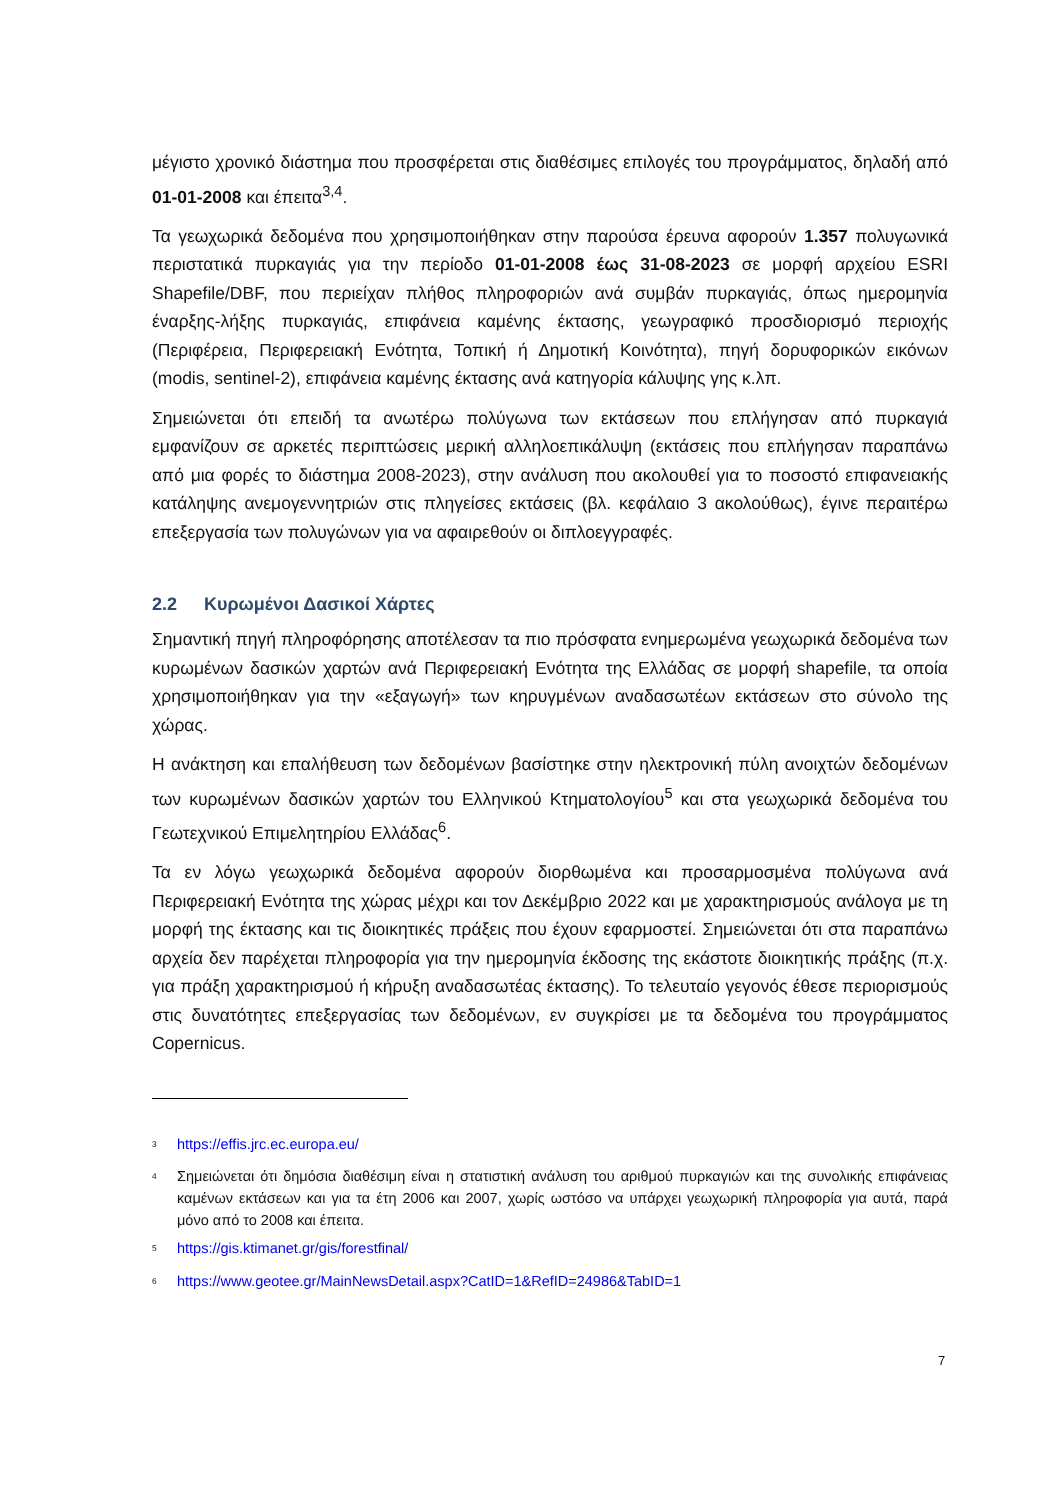μέγιστο χρονικό διάστημα που προσφέρεται στις διαθέσιμες επιλογές του προγράμματος, δηλαδή από 01-01-2008 και έπειτα<sup>3,4</sup>.
Τα γεωχωρικά δεδομένα που χρησιμοποιήθηκαν στην παρούσα έρευνα αφορούν 1.357 πολυγωνικά περιστατικά πυρκαγιάς για την περίοδο 01-01-2008 έως 31-08-2023 σε μορφή αρχείου ESRI Shapefile/DBF, που περιείχαν πλήθος πληροφοριών ανά συμβάν πυρκαγιάς, όπως ημερομηνία έναρξης-λήξης πυρκαγιάς, επιφάνεια καμένης έκτασης, γεωγραφικό προσδιορισμό περιοχής (Περιφέρεια, Περιφερειακή Ενότητα, Τοπική ή Δημοτική Κοινότητα), πηγή δορυφορικών εικόνων (modis, sentinel-2), επιφάνεια καμένης έκτασης ανά κατηγορία κάλυψης γης κ.λπ.
Σημειώνεται ότι επειδή τα ανωτέρω πολύγωνα των εκτάσεων που επλήγησαν από πυρκαγιά εμφανίζουν σε αρκετές περιπτώσεις μερική αλληλοεπικάλυψη (εκτάσεις που επλήγησαν παραπάνω από μια φορές το διάστημα 2008-2023), στην ανάλυση που ακολουθεί για το ποσοστό επιφανειακής κατάληψης ανεμογεννητριών στις πληγείσες εκτάσεις (βλ. κεφάλαιο 3 ακολούθως), έγινε περαιτέρω επεξεργασία των πολυγώνων για να αφαιρεθούν οι διπλοεγγραφές.
2.2 Κυρωμένοι Δασικοί Χάρτες
Σημαντική πηγή πληροφόρησης αποτέλεσαν τα πιο πρόσφατα ενημερωμένα γεωχωρικά δεδομένα των κυρωμένων δασικών χαρτών ανά Περιφερειακή Ενότητα της Ελλάδας σε μορφή shapefile, τα οποία χρησιμοποιήθηκαν για την «εξαγωγή» των κηρυγμένων αναδασωτέων εκτάσεων στο σύνολο της χώρας.
Η ανάκτηση και επαλήθευση των δεδομένων βασίστηκε στην ηλεκτρονική πύλη ανοιχτών δεδομένων των κυρωμένων δασικών χαρτών του Ελληνικού Κτηματολογίου<sup>5</sup> και στα γεωχωρικά δεδομένα του Γεωτεχνικού Επιμελητηρίου Ελλάδας<sup>6</sup>.
Τα εν λόγω γεωχωρικά δεδομένα αφορούν διορθωμένα και προσαρμοσμένα πολύγωνα ανά Περιφερειακή Ενότητα της χώρας μέχρι και τον Δεκέμβριο 2022 και με χαρακτηρισμούς ανάλογα με τη μορφή της έκτασης και τις διοικητικές πράξεις που έχουν εφαρμοστεί. Σημειώνεται ότι στα παραπάνω αρχεία δεν παρέχεται πληροφορία για την ημερομηνία έκδοσης της εκάστοτε διοικητικής πράξης (π.χ. για πράξη χαρακτηρισμού ή κήρυξη αναδασωτέας έκτασης). Το τελευταίο γεγονός έθεσε περιορισμούς στις δυνατότητες επεξεργασίας των δεδομένων, εν συγκρίσει με τα δεδομένα του προγράμματος Copernicus.
<sup>3</sup> https://effis.jrc.ec.europa.eu/
<sup>4</sup> Σημειώνεται ότι δημόσια διαθέσιμη είναι η στατιστική ανάλυση του αριθμού πυρκαγιών και της συνολικής επιφάνειας καμένων εκτάσεων και για τα έτη 2006 και 2007, χωρίς ωστόσο να υπάρχει γεωχωρική πληροφορία για αυτά, παρά μόνο από το 2008 και έπειτα.
<sup>5</sup> https://gis.ktimanet.gr/gis/forestfinal/
<sup>6</sup> https://www.geotee.gr/MainNewsDetail.aspx?CatID=1&RefID=24986&TabID=1
7